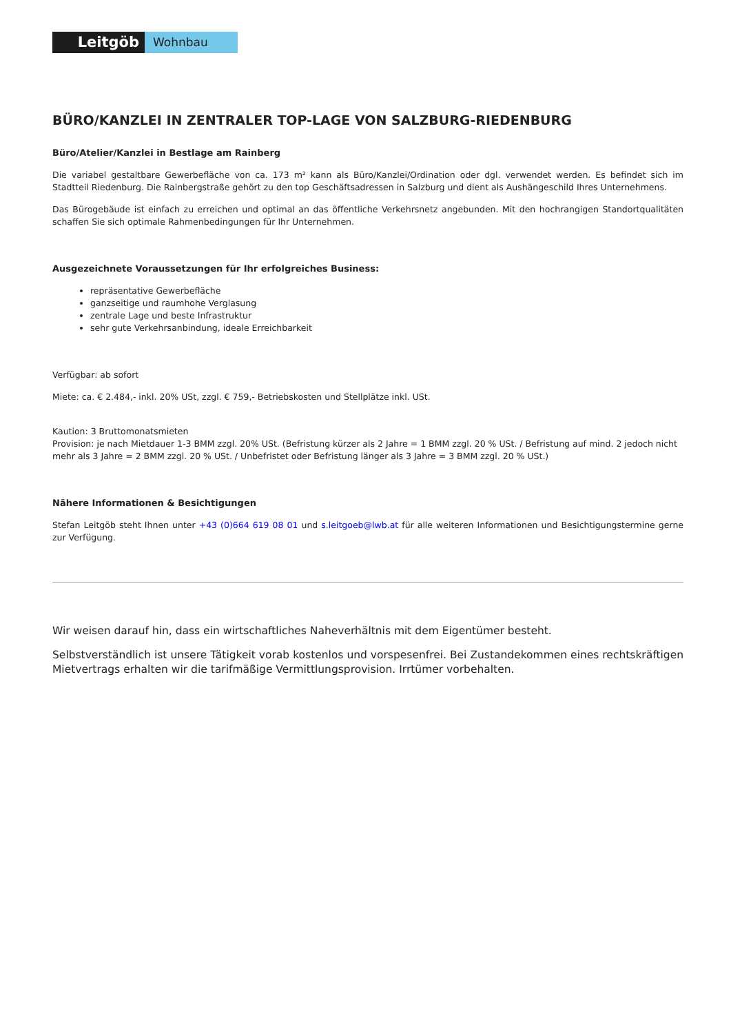Leitgöb
Wohnbau
BÜRO/KANZLEI IN ZENTRALER TOP-LAGE VON SALZBURG-RIEDENBURG
Büro/Atelier/Kanzlei in Bestlage am Rainberg
Die variabel gestaltbare Gewerbefläche von ca. 173 m² kann als Büro/Kanzlei/Ordination oder dgl. verwendet werden. Es befindet sich im Stadtteil Riedenburg. Die Rainbergstraße gehört zu den top Geschäftsadressen in Salzburg und dient als Aushängeschild Ihres Unternehmens.
Das Bürogebäude ist einfach zu erreichen und optimal an das öffentliche Verkehrsnetz angebunden. Mit den hochrangigen Standortqualitäten schaffen Sie sich optimale Rahmenbedingungen für Ihr Unternehmen.
Ausgezeichnete Voraussetzungen für Ihr erfolgreiches Business:
repräsentative Gewerbefläche
ganzseitige und raumhohe Verglasung
zentrale Lage und beste Infrastruktur
sehr gute Verkehrsanbindung, ideale Erreichbarkeit
Verfügbar: ab sofort
Miete: ca. € 2.484,- inkl. 20% USt, zzgl. € 759,- Betriebskosten und Stellplätze inkl. USt.
Kaution: 3 Bruttomonatsmieten
Provision: je nach Mietdauer 1-3 BMM zzgl. 20% USt. (Befristung kürzer als 2 Jahre = 1 BMM zzgl. 20 % USt. / Befristung auf mind. 2 jedoch nicht mehr als 3 Jahre = 2 BMM zzgl. 20 % USt. / Unbefristet oder Befristung länger als 3 Jahre = 3 BMM zzgl. 20 % USt.)
Nähere Informationen & Besichtigungen
Stefan Leitgöb steht Ihnen unter +43 (0)664 619 08 01 und s.leitgoeb@lwb.at für alle weiteren Informationen und Besichtigungstermine gerne zur Verfügung.
Wir weisen darauf hin, dass ein wirtschaftliches Naheverhältnis mit dem Eigentümer besteht.
Selbstverständlich ist unsere Tätigkeit vorab kostenlos und vorspesenfrei. Bei Zustandekommen eines rechtskräftigen Mietvertrags erhalten wir die tarifmäßige Vermittlungsprovision. Irrtümer vorbehalten.